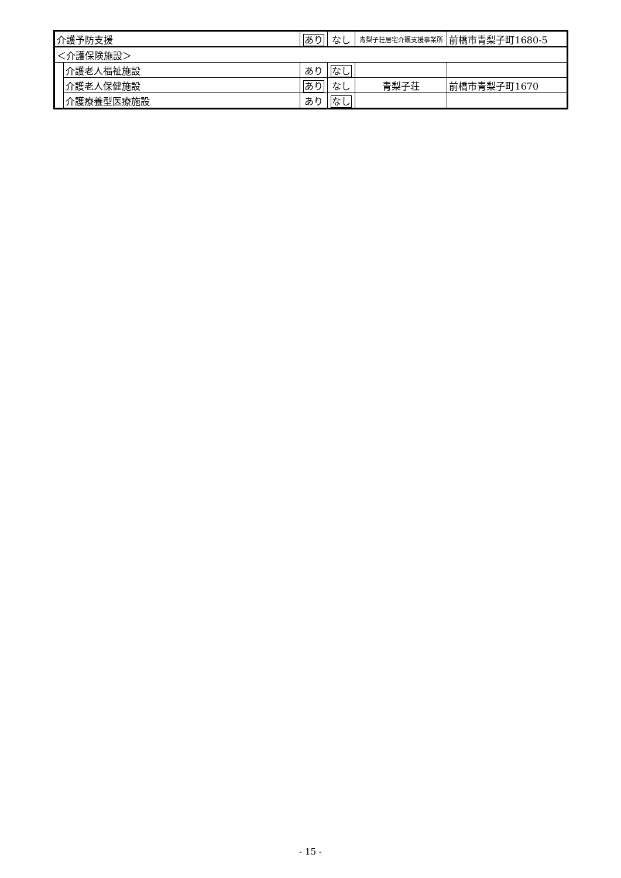| 介護予防支援 | | あり | なし | 青梨子荘居宅介護支援事業所 | 前橋市青梨子町1680-5 |
| ＜介護保険施設＞ | | | | | |
| | 介護老人福祉施設 | あり | なし | | |
| | 介護老人保健施設 | あり | なし | 青梨子荘 | 前橋市青梨子町1670 |
| | 介護療養型医療施設 | あり | なし | | |
- 15 -